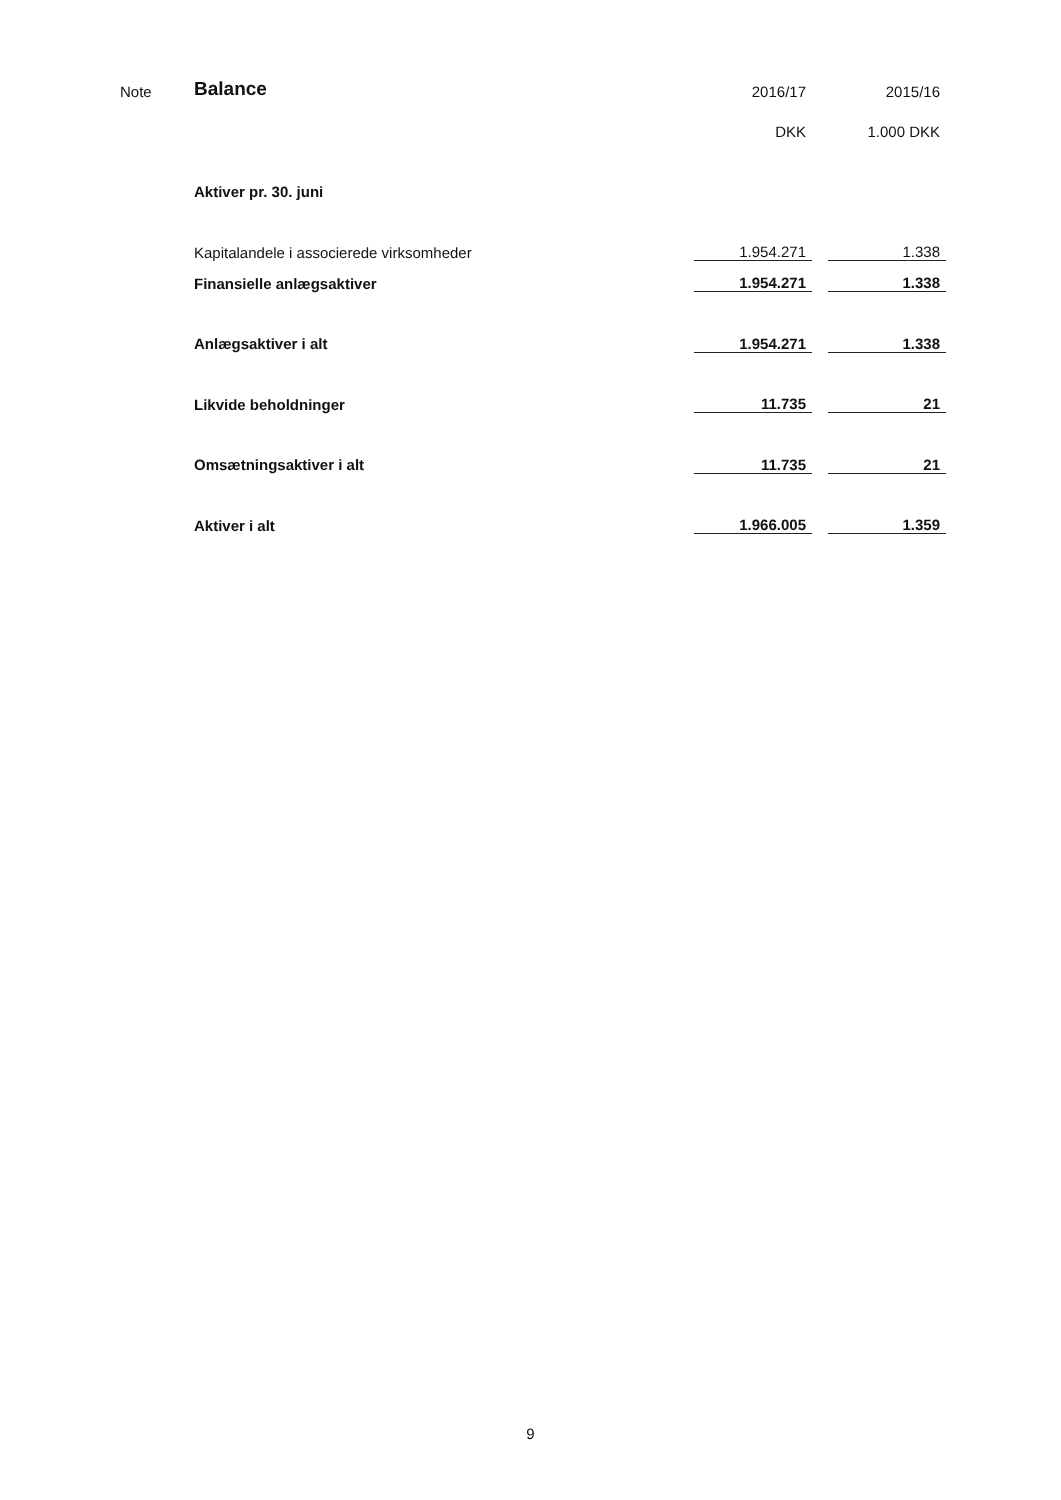| Note | Balance | 2016/17 | | 2015/16 |
| | | DKK | | 1.000 DKK |
| | Aktiver pr. 30. juni | | | |
| | Kapitalandele i associerede virksomheder | 1.954.271 | | 1.338 |
| | Finansielle anlægsaktiver | 1.954.271 | | 1.338 |
| | Anlægsaktiver i alt | 1.954.271 | | 1.338 |
| | Likvide beholdninger | 11.735 | | 21 |
| | Omsætningsaktiver i alt | 11.735 | | 21 |
| | Aktiver i alt | 1.966.005 | | 1.359 |
9